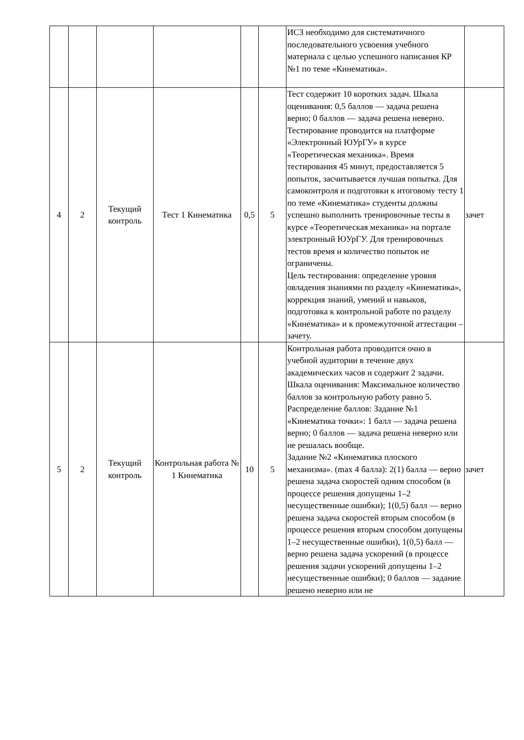| | | | | | | ИСЗ необходимо для систематичного последовательного усвоения учебного материала с целью успешного написания КР №1 по теме «Кинематика». | |
| 4 | 2 | Текущий контроль | Тест 1 Кинематика | 0,5 | 5 | Тест содержит 10 коротких задач. Шкала оценивания: 0,5 баллов — задача решена верно; 0 баллов — задача решена неверно. Тестирование проводится на платформе «Электронный ЮУрГУ» в курсе «Теоретическая механика». Время тестирования 45 минут, предоставляется 5 попыток, засчитывается лучшая попытка. Для самоконтроля и подготовки к итоговому тесту 1 по теме «Кинематика» студенты должны успешно выполнить тренировочные тесты в курсе «Теоретическая механика» на портале электронный ЮУрГУ. Для тренировочных тестов время и количество попыток не ограничены. Цель тестирования: определение уровня овладения знаниями по разделу «Кинематика», коррекция знаний, умений и навыков, подготовка к контрольной работе по разделу «Кинематика» и к промежуточной аттестации – зачету. | зачет |
| 5 | 2 | Текущий контроль | Контрольная работа № 1 Кинематика | 10 | 5 | Контрольная работа проводится очно в учебной аудитории в течение двух академических часов и содержит 2 задачи. Шкала оценивания: Максимальное количество баллов за контрольную работу равно 5. Распределение баллов: Задание №1 «Кинематика точки»: 1 балл — задача решена верно; 0 баллов — задача решена неверно или не решалась вообще. Задание №2 «Кинематика плоского механизма». (max 4 балла): 2(1) балла — верно решена задача скоростей одним способом (в процессе решения допущены 1–2 несущественные ошибки); 1(0,5) балл — верно решена задача скоростей вторым способом (в процессе решения вторым способом допущены 1–2 несущественные ошибки), 1(0,5) балл — верно решена задача ускорений (в процессе решения задачи ускорений допущены 1–2 несущественные ошибки); 0 баллов — задание решено неверно или не | зачет |